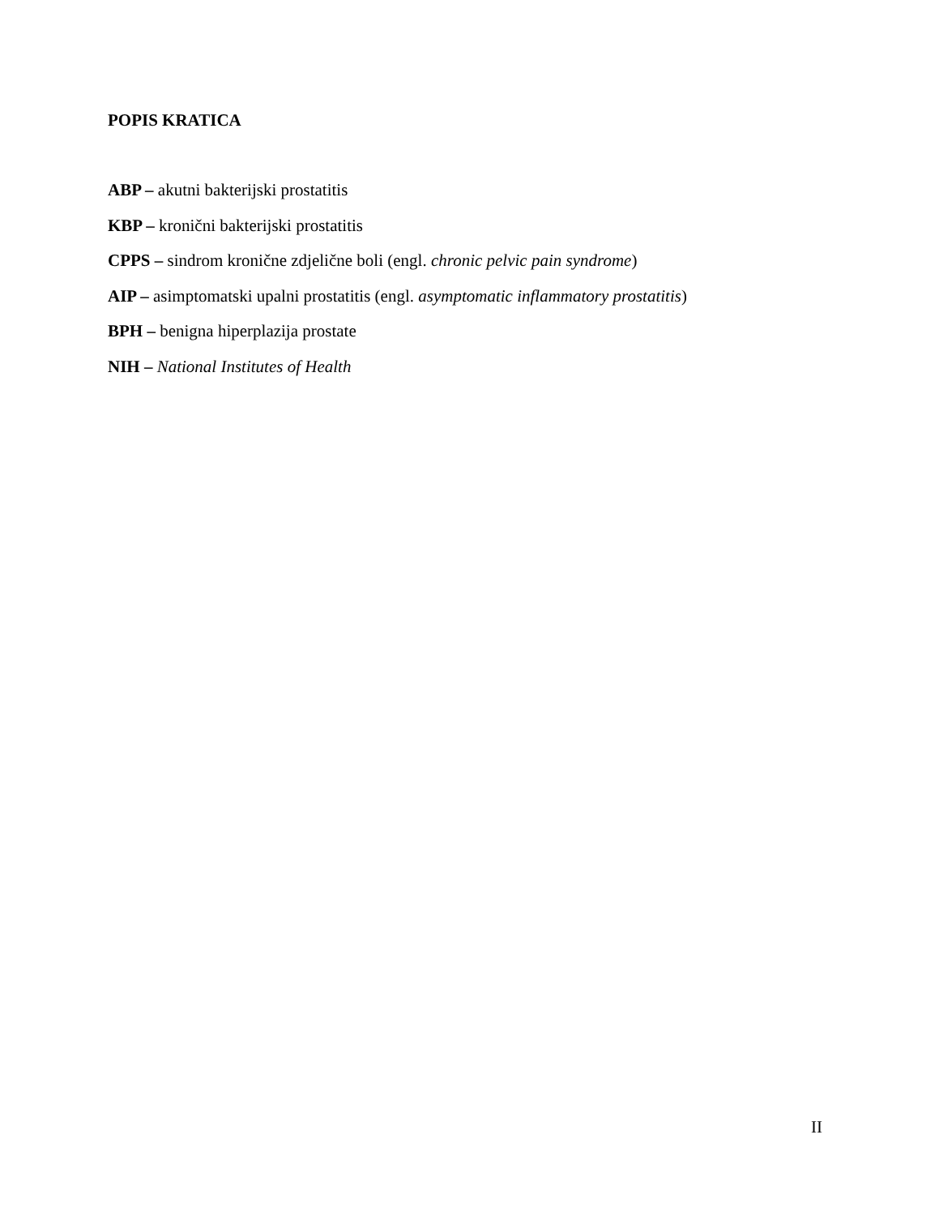POPIS KRATICA
ABP – akutni bakterijski prostatitis
KBP – kronični bakterijski prostatitis
CPPS – sindrom kronične zdjelične boli (engl. chronic pelvic pain syndrome)
AIP – asimptomatski upalni prostatitis (engl. asymptomatic inflammatory prostatitis)
BPH – benigna hiperplazija prostate
NIH – National Institutes of Health
II